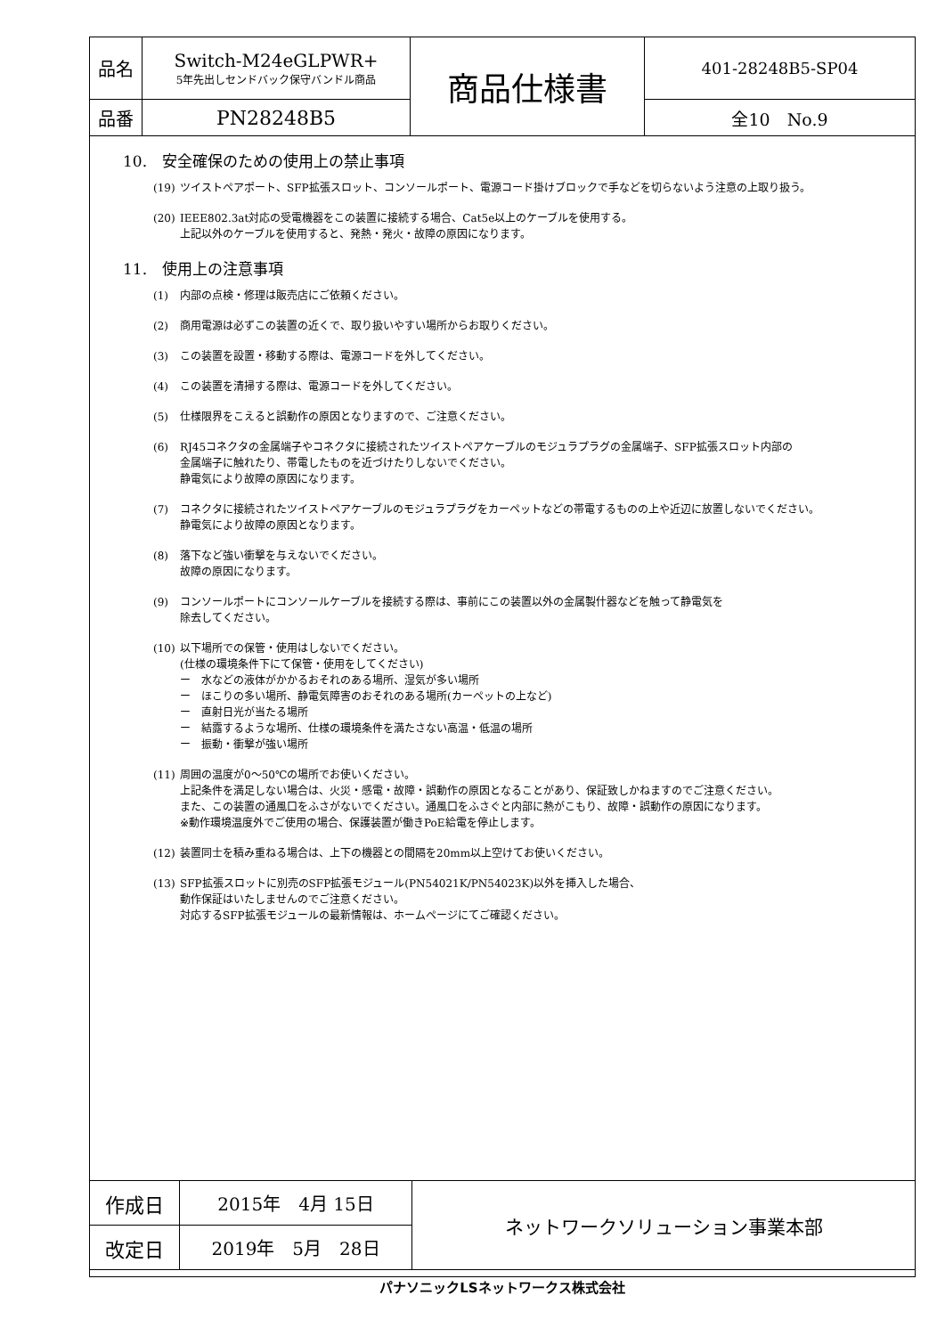| 品名 | Switch-M24eGLPWR+ 5年先出しセンドバック保守バンドル商品 | 商品仕様書 | 401-28248B5-SP04 |
| 品番 | PN28248B5 | | 全10 No.9 |
10.　安全確保のための使用上の禁止事項
(19) ツイストペアポート、SFP拡張スロット、コンソールポート、電源コード掛けブロックで手などを切らないよう注意の上取り扱う。
(20) IEEE802.3at対応の受電機器をこの装置に接続する場合、Cat5e以上のケーブルを使用する。
上記以外のケーブルを使用すると、発熱・発火・故障の原因になります。
11.　使用上の注意事項
(1) 内部の点検・修理は販売店にご依頼ください。
(2) 商用電源は必ずこの装置の近くで、取り扱いやすい場所からお取りください。
(3) この装置を設置・移動する際は、電源コードを外してください。
(4) この装置を清掃する際は、電源コードを外してください。
(5) 仕様限界をこえると誤動作の原因となりますので、ご注意ください。
(6) RJ45コネクタの金属端子やコネクタに接続されたツイストペアケーブルのモジュラプラグの金属端子、SFP拡張スロット内部の
金属端子に触れたり、帯電したものを近づけたりしないでください。
静電気により故障の原因になります。
(7) コネクタに接続されたツイストペアケーブルのモジュラプラグをカーペットなどの帯電するものの上や近辺に放置しないでください。
静電気により故障の原因となります。
(8) 落下など強い衝撃を与えないでください。
故障の原因になります。
(9) コンソールポートにコンソールケーブルを接続する際は、事前にこの装置以外の金属製什器などを触って静電気を
除去してください。
(10) 以下場所での保管・使用はしないでください。
(仕様の環境条件下にて保管・使用をしてください)
ー　水などの液体がかかるおそれのある場所、湿気が多い場所
ー　ほこりの多い場所、静電気障害のおそれのある場所(カーペットの上など)
ー　直射日光が当たる場所
ー　結露するような場所、仕様の環境条件を満たさない高温・低温の場所
ー　振動・衝撃が強い場所
(11) 周囲の温度が0～50℃の場所でお使いください。
上記条件を満足しない場合は、火災・感電・故障・誤動作の原因となることがあり、保証致しかねますのでご注意ください。
また、この装置の通風口をふさがないでください。通風口をふさぐと内部に熱がこもり、故障・誤動作の原因になります。
※動作環境温度外でご使用の場合、保護装置が働きPoE給電を停止します。
(12) 装置同士を積み重ねる場合は、上下の機器との間隔を20mm以上空けてお使いください。
(13) SFP拡張スロットに別売のSFP拡張モジュール(PN54021K/PN54023K)以外を挿入した場合、
動作保証はいたしませんのでご注意ください。
対応するSFP拡張モジュールの最新情報は、ホームページにてご確認ください。
| 作成日 | 2015年 4月 15日 | ネットワークソリューション事業本部 |
| 改定日 | 2019年 5月 28日 | |
パナソニックLSネットワークス株式会社